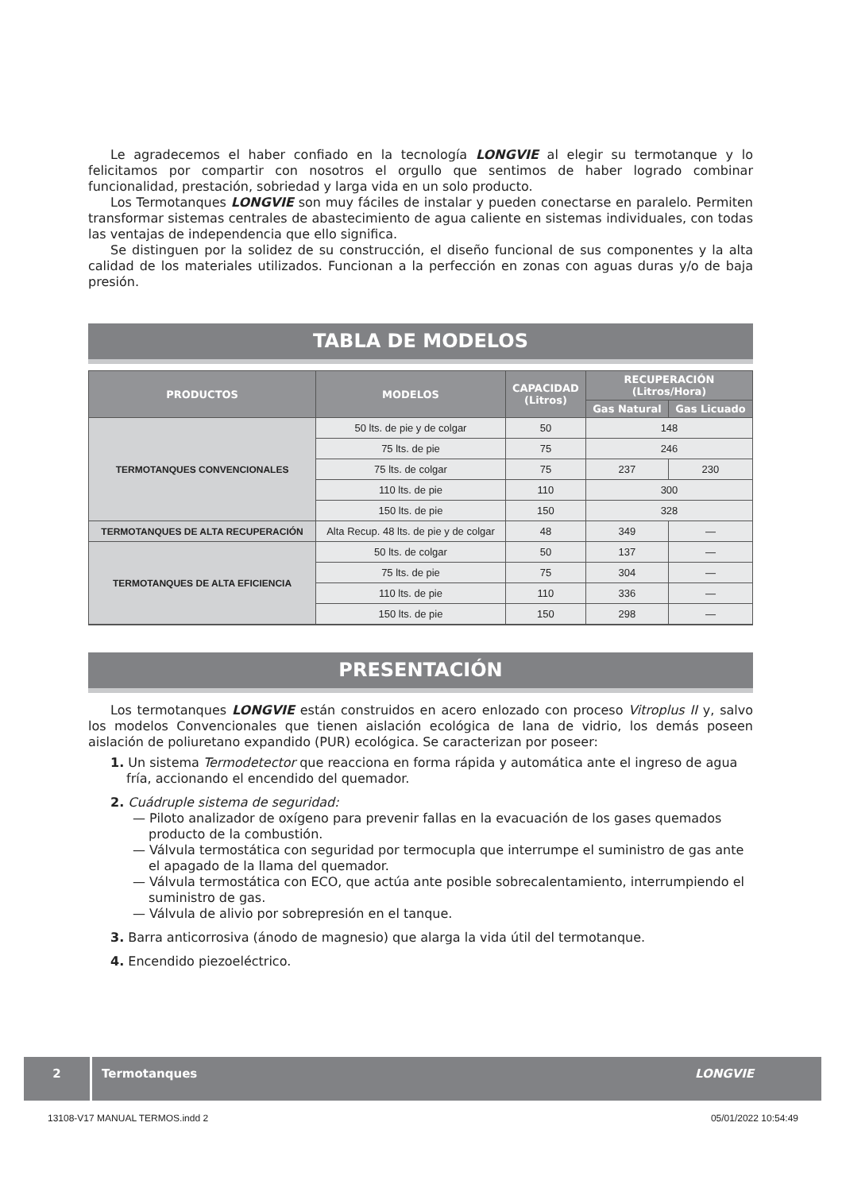Le agradecemos el haber confiado en la tecnología LONGVIE al elegir su termotanque y lo felicitamos por compartir con nosotros el orgullo que sentimos de haber logrado combinar funcionalidad, prestación, sobriedad y larga vida en un solo producto.
Los Termotanques LONGVIE son muy fáciles de instalar y pueden conectarse en paralelo. Permiten transformar sistemas centrales de abastecimiento de agua caliente en sistemas individuales, con todas las ventajas de independencia que ello significa.
Se distinguen por la solidez de su construcción, el diseño funcional de sus componentes y la alta calidad de los materiales utilizados. Funcionan a la perfección en zonas con aguas duras y/o de baja presión.
TABLA DE MODELOS
| PRODUCTOS | MODELOS | CAPACIDAD (Litros) | RECUPERACIÓN (Litros/Hora) | |
| --- | --- | --- | --- | --- |
| | | | Gas Natural | Gas Licuado |
| TERMOTANQUES CONVENCIONALES | 50 lts. de pie y de colgar | 50 | 148 | |
| | 75 lts. de pie | 75 | 246 | |
| | 75 lts. de colgar | 75 | 237 | 230 |
| | 110 lts. de pie | 110 | 300 | |
| | 150 lts. de pie | 150 | 328 | |
| TERMOTANQUES DE ALTA RECUPERACIÓN | Alta Recup. 48 lts. de pie y de colgar | 48 | 349 | — |
| TERMOTANQUES DE ALTA EFICIENCIA | 50 lts. de colgar | 50 | 137 | — |
| | 75 lts. de pie | 75 | 304 | — |
| | 110 lts. de pie | 110 | 336 | — |
| | 150 lts. de pie | 150 | 298 | — |
PRESENTACIÓN
Los termotanques LONGVIE están construidos en acero enlozado con proceso Vitroplus II y, salvo los modelos Convencionales que tienen aislación ecológica de lana de vidrio, los demás poseen aislación de poliuretano expandido (PUR) ecológica. Se caracterizan por poseer:
1. Un sistema Termodetector que reacciona en forma rápida y automática ante el ingreso de agua fría, accionando el encendido del quemador.
2. Cuádruple sistema de seguridad:
— Piloto analizador de oxígeno para prevenir fallas en la evacuación de los gases quemados producto de la combustión.
— Válvula termostática con seguridad por termocupla que interrumpe el suministro de gas ante el apagado de la llama del quemador.
— Válvula termostática con ECO, que actúa ante posible sobrecalentamiento, interrumpiendo el suministro de gas.
— Válvula de alivio por sobrepresión en el tanque.
3. Barra anticorrosiva (ánodo de magnesio) que alarga la vida útil del termotanque.
4. Encendido piezoeléctrico.
2 Termotanques LONGVIE
13108-V17 MANUAL TERMOS.indd 2 05/01/2022 10:54:49